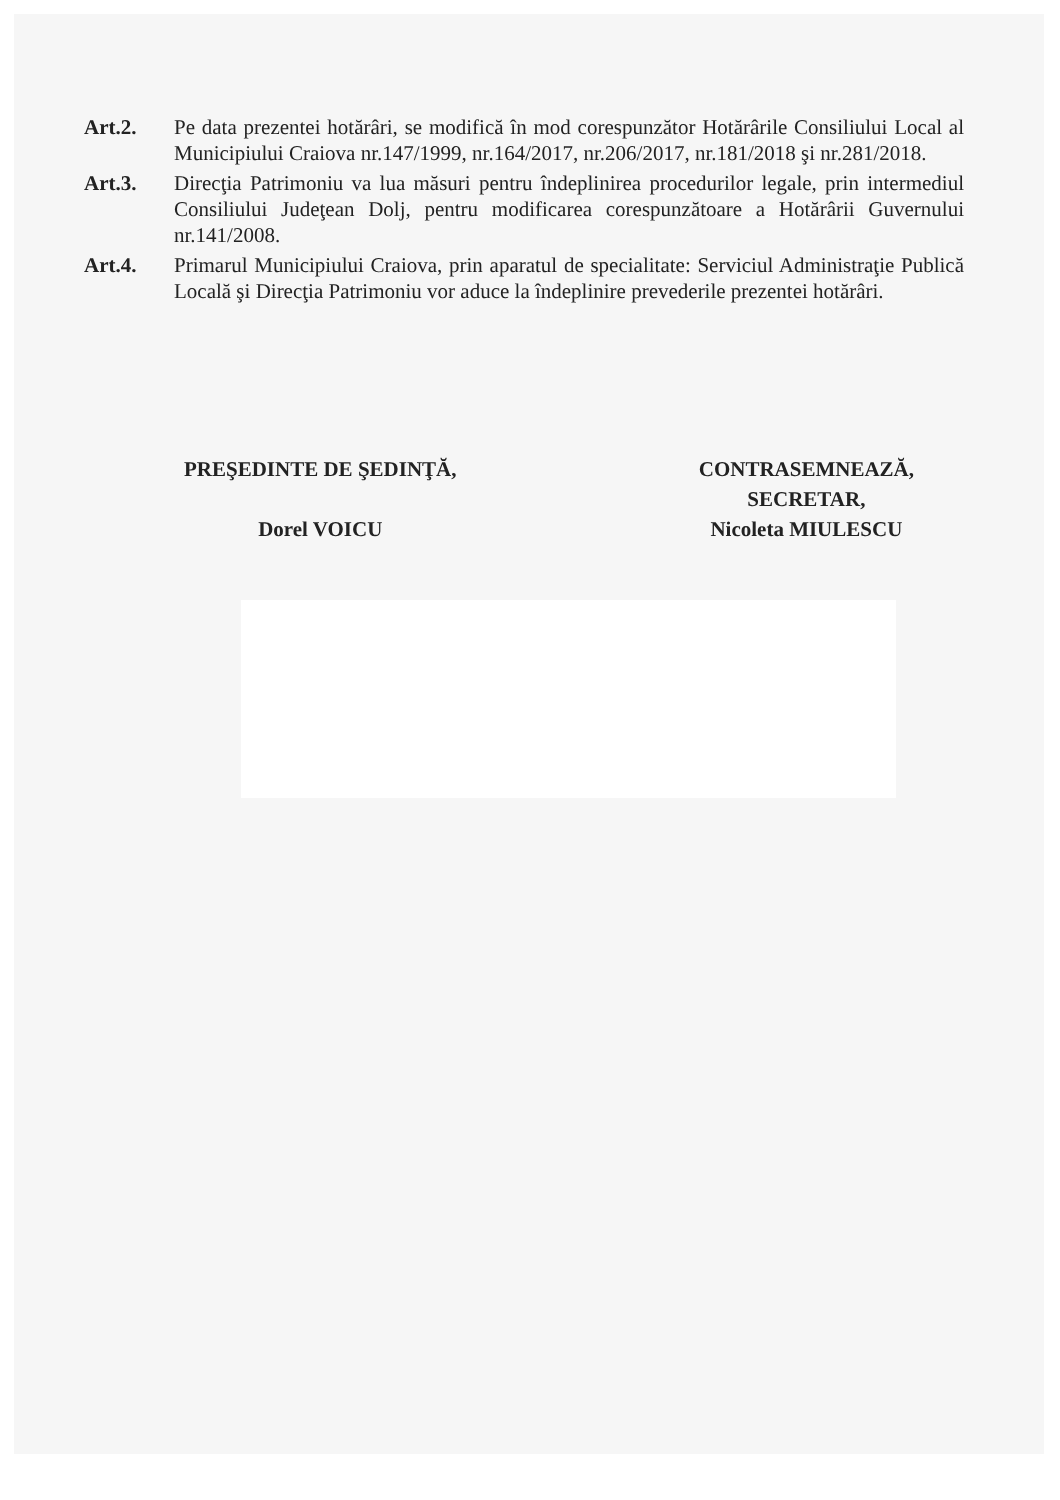Art.2. Pe data prezentei hotărâri, se modifică în mod corespunzător Hotărârile Consiliului Local al Municipiului Craiova nr.147/1999, nr.164/2017, nr.206/2017, nr.181/2018 şi nr.281/2018.
Art.3. Direcţia Patrimoniu va lua măsuri pentru îndeplinirea procedurilor legale, prin intermediul Consiliului Judeţean Dolj, pentru modificarea corespunzătoare a Hotărârii Guvernului nr.141/2008.
Art.4. Primarul Municipiului Craiova, prin aparatul de specialitate: Serviciul Administraţie Publică Locală şi Direcţia Patrimoniu vor aduce la îndeplinire prevederile prezentei hotărâri.
PREŞEDINTE DE ŞEDINŢĂ,
Dorel VOICU
CONTRASEMNEAZĂ,
SECRETAR,
Nicoleta MIULESCU